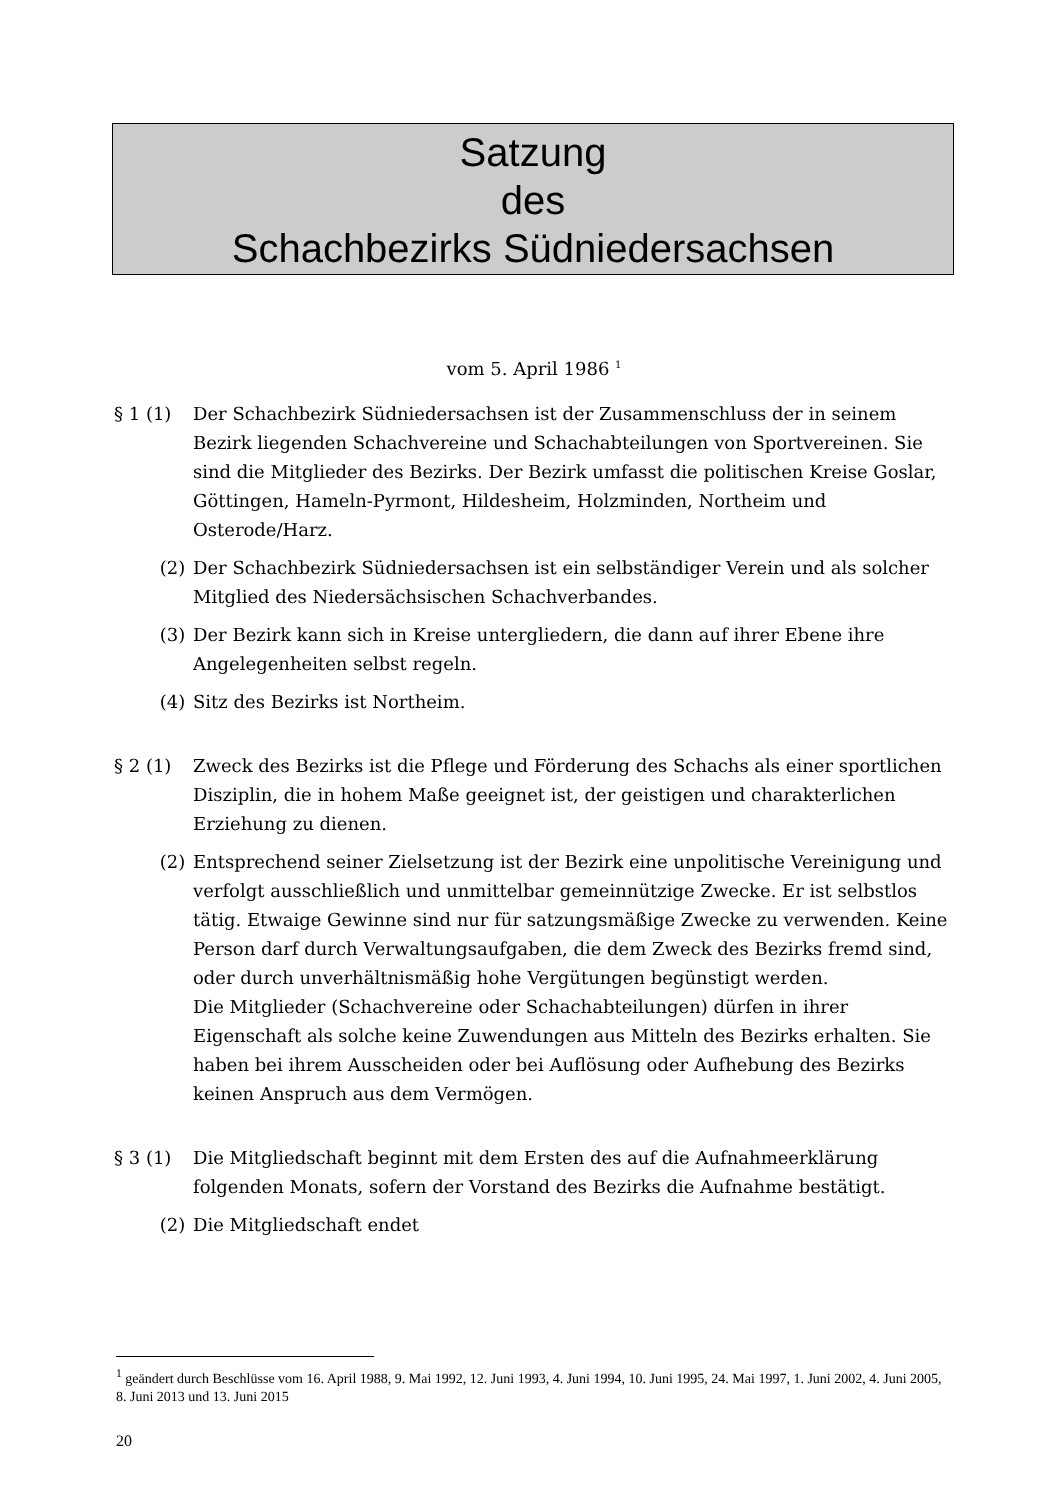Satzung
des
Schachbezirks Südniedersachsen
vom 5. April 1986 <sup>1</sup>
§ 1 (1) Der Schachbezirk Südniedersachsen ist der Zusammenschluss der in seinem Bezirk liegenden Schachvereine und Schachabteilungen von Sportvereinen. Sie sind die Mitglieder des Bezirks. Der Bezirk umfasst die politischen Kreise Goslar, Göttingen, Hameln-Pyrmont, Hildesheim, Holzminden, Northeim und Osterode/Harz.
(2) Der Schachbezirk Südniedersachsen ist ein selbständiger Verein und als solcher Mitglied des Niedersächsischen Schachverbandes.
(3) Der Bezirk kann sich in Kreise untergliedern, die dann auf ihrer Ebene ihre Angelegenheiten selbst regeln.
(4) Sitz des Bezirks ist Northeim.
§ 2 (1) Zweck des Bezirks ist die Pflege und Förderung des Schachs als einer sportlichen Disziplin, die in hohem Maße geeignet ist, der geistigen und charakterlichen Erziehung zu dienen.
(2) Entsprechend seiner Zielsetzung ist der Bezirk eine unpolitische Vereinigung und verfolgt ausschließlich und unmittelbar gemeinnützige Zwecke. Er ist selbstlos tätig. Etwaige Gewinne sind nur für satzungsmäßige Zwecke zu verwenden. Keine Person darf durch Verwaltungsaufgaben, die dem Zweck des Bezirks fremd sind, oder durch unverhältnismäßig hohe Vergütungen begünstigt werden.
Die Mitglieder (Schachvereine oder Schachabteilungen) dürfen in ihrer Eigenschaft als solche keine Zuwendungen aus Mitteln des Bezirks erhalten. Sie haben bei ihrem Ausscheiden oder bei Auflösung oder Aufhebung des Bezirks keinen Anspruch aus dem Vermögen.
§ 3 (1) Die Mitgliedschaft beginnt mit dem Ersten des auf die Aufnahmeerklärung folgenden Monats, sofern der Vorstand des Bezirks die Aufnahme bestätigt.
(2) Die Mitgliedschaft endet
<sup>1</sup> geändert durch Beschlüsse vom 16. April 1988, 9. Mai 1992, 12. Juni 1993, 4. Juni 1994, 10. Juni 1995, 24. Mai 1997, 1. Juni 2002, 4. Juni 2005, 8. Juni 2013 und 13. Juni 2015
20